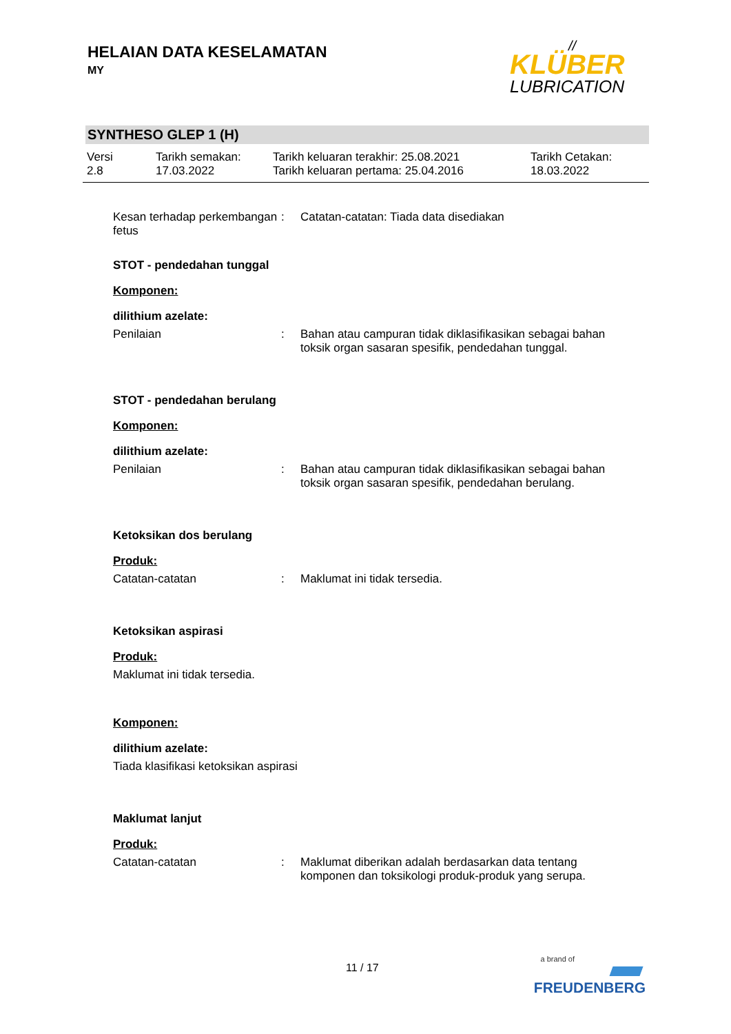HELAIAN DATA KESELAMATAN
MY
//
KLÜBER
LUBRICATION
SYNTHESO GLEP 1 (H)
Versi
2.8
Tarikh semakan:
17.03.2022
Tarikh keluaran terakhir: 25.08.2021
Tarikh keluaran pertama: 25.04.2016
Tarikh Cetakan:
18.03.2022
Kesan terhadap perkembangan fetus
: Catatan-catatan: Tiada data disediakan
STOT - pendedahan tunggal
Komponen:
dilithium azelate:
Penilaian : Bahan atau campuran tidak diklasifikasikan sebagai bahan toksik organ sasaran spesifik, pendedahan tunggal.
STOT - pendedahan berulang
Komponen:
dilithium azelate:
Penilaian : Bahan atau campuran tidak diklasifikasikan sebagai bahan toksik organ sasaran spesifik, pendedahan berulang.
Ketoksikan dos berulang
Produk:
Catatan-catatan : Maklumat ini tidak tersedia.
Ketoksikan aspirasi
Produk:
Maklumat ini tidak tersedia.
Komponen:
dilithium azelate:
Tiada klasifikasi ketoksikan aspirasi
Maklumat lanjut
Produk:
Catatan-catatan : Maklumat diberikan adalah berdasarkan data tentang komponen dan toksikologi produk-produk yang serupa.
11 / 17
a brand of
FREUDENBERG